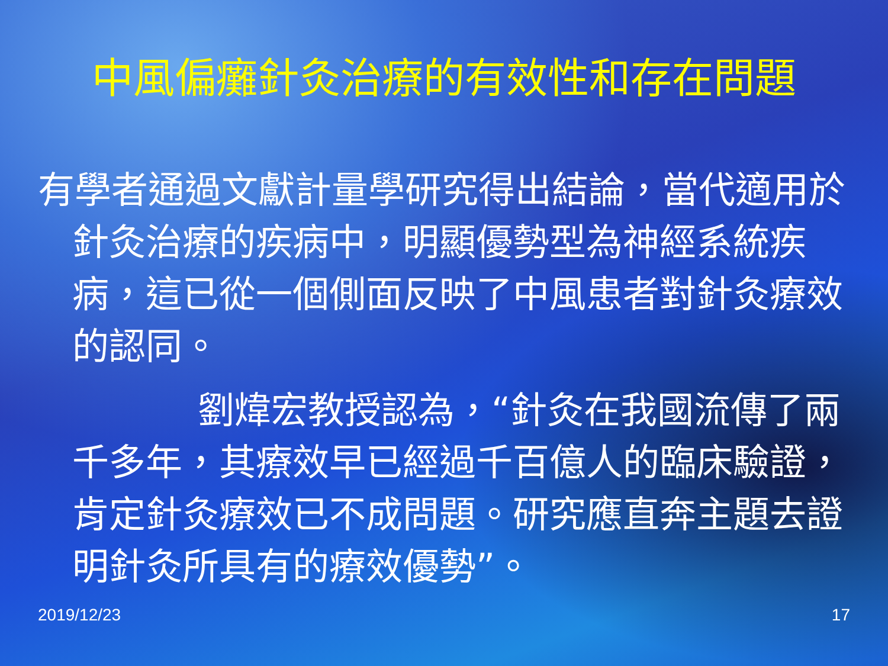中風偏癱針灸治療的有效性和存在問題
有學者通過文獻計量學研究得出結論，當代適用於針灸治療的疾病中，明顯優勢型為神經系統疾病，這已從一個側面反映了中風患者對針灸療效的認同。
劉煒宏教授認為，“針灸在我國流傳了兩千多年，其療效早已經過千百億人的臨床驗證，肯定針灸療效已不成問題。研究應直奔主題去證明針灸所具有的療效優勢”。
2019/12/23 17